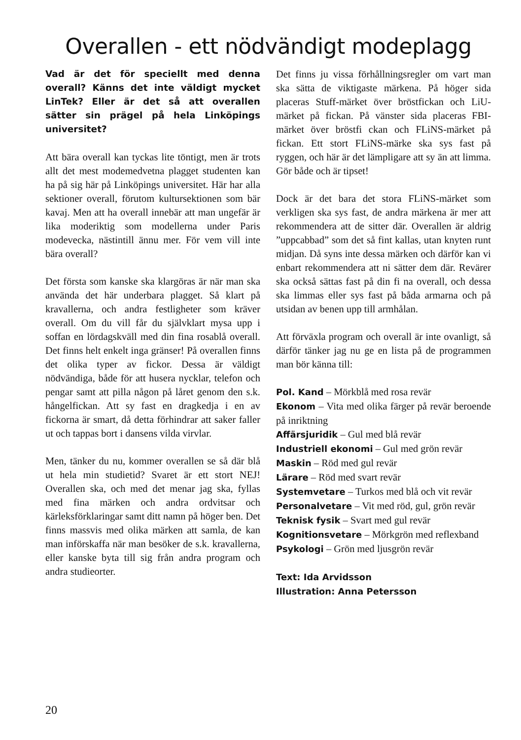Overallen - ett nödvändigt modeplagg
Vad är det för speciellt med denna overall? Känns det inte väldigt mycket LinTek? Eller är det så att overallen sätter sin prägel på hela Linköpings universitet?
Att bära overall kan tyckas lite töntigt, men är trots allt det mest modemedvetna plagget studenten kan ha på sig här på Linköpings universitet. Här har alla sektioner overall, förutom kultursektionen som bär kavaj. Men att ha overall innebär att man ungefär är lika moderiktig som modellerna under Paris modevecka, nästintill ännu mer. För vem vill inte bära overall?
Det första som kanske ska klargöras är när man ska använda det här underbara plagget. Så klart på kravallerna, och andra festligheter som kräver overall. Om du vill får du självklart mysa upp i soffan en lördagskväll med din fina rosablå overall. Det finns helt enkelt inga gränser! På overallen finns det olika typer av fickor. Dessa är väldigt nödvändiga, både för att husera nycklar, telefon och pengar samt att pilla någon på låret genom den s.k. hångelfickan. Att sy fast en dragkedja i en av fickorna är smart, då detta förhindrar att saker faller ut och tappas bort i dansens vilda virvlar.
Men, tänker du nu, kommer overallen se så där blå ut hela min studietid? Svaret är ett stort NEJ! Overallen ska, och med det menar jag ska, fyllas med fina märken och andra ordvitsar och kärleksförklaringar samt ditt namn på höger ben. Det finns massvis med olika märken att samla, de kan man införskaffa när man besöker de s.k. kravallerna, eller kanske byta till sig från andra program och andra studieorter.
Det finns ju vissa förhållningsregler om vart man ska sätta de viktigaste märkena. På höger sida placeras Stuff-märket över bröstfickan och LiU-märket på fickan. På vänster sida placeras FBI-märket över bröstfi ckan och FLiNS-märket på fickan. Ett stort FLiNS-märke ska sys fast på ryggen, och här är det lämpligare att sy än att limma. Gör både och är tipset!
Dock är det bara det stora FLiNS-märket som verkligen ska sys fast, de andra märkena är mer att rekommendera att de sitter där. Overallen är aldrig ”uppcabbad” som det så fint kallas, utan knyten runt midjan. Då syns inte dessa märken och därför kan vi enbart rekommendera att ni sätter dem där. Revärer ska också sättas fast på din fi na overall, och dessa ska limmas eller sys fast på båda armarna och på utsidan av benen upp till armhålan.
Att förväxla program och overall är inte ovanligt, så därför tänker jag nu ge en lista på de programmen man bör känna till:
Pol. Kand – Mörkblå med rosa revär
Ekonom – Vita med olika färger på revär beroende på inriktning
Affärsjuridik – Gul med blå revär
Industriell ekonomi – Gul med grön revär
Maskin – Röd med gul revär
Lärare – Röd med svart revär
Systemvetare – Turkos med blå och vit revär
Personalvetare – Vit med röd, gul, grön revär
Teknisk fysik – Svart med gul revär
Kognitionsvetare – Mörkgrön med reflexband
Psykologi – Grön med ljusgrön revär
Text: Ida Arvidsson
Illustration: Anna Petersson
20